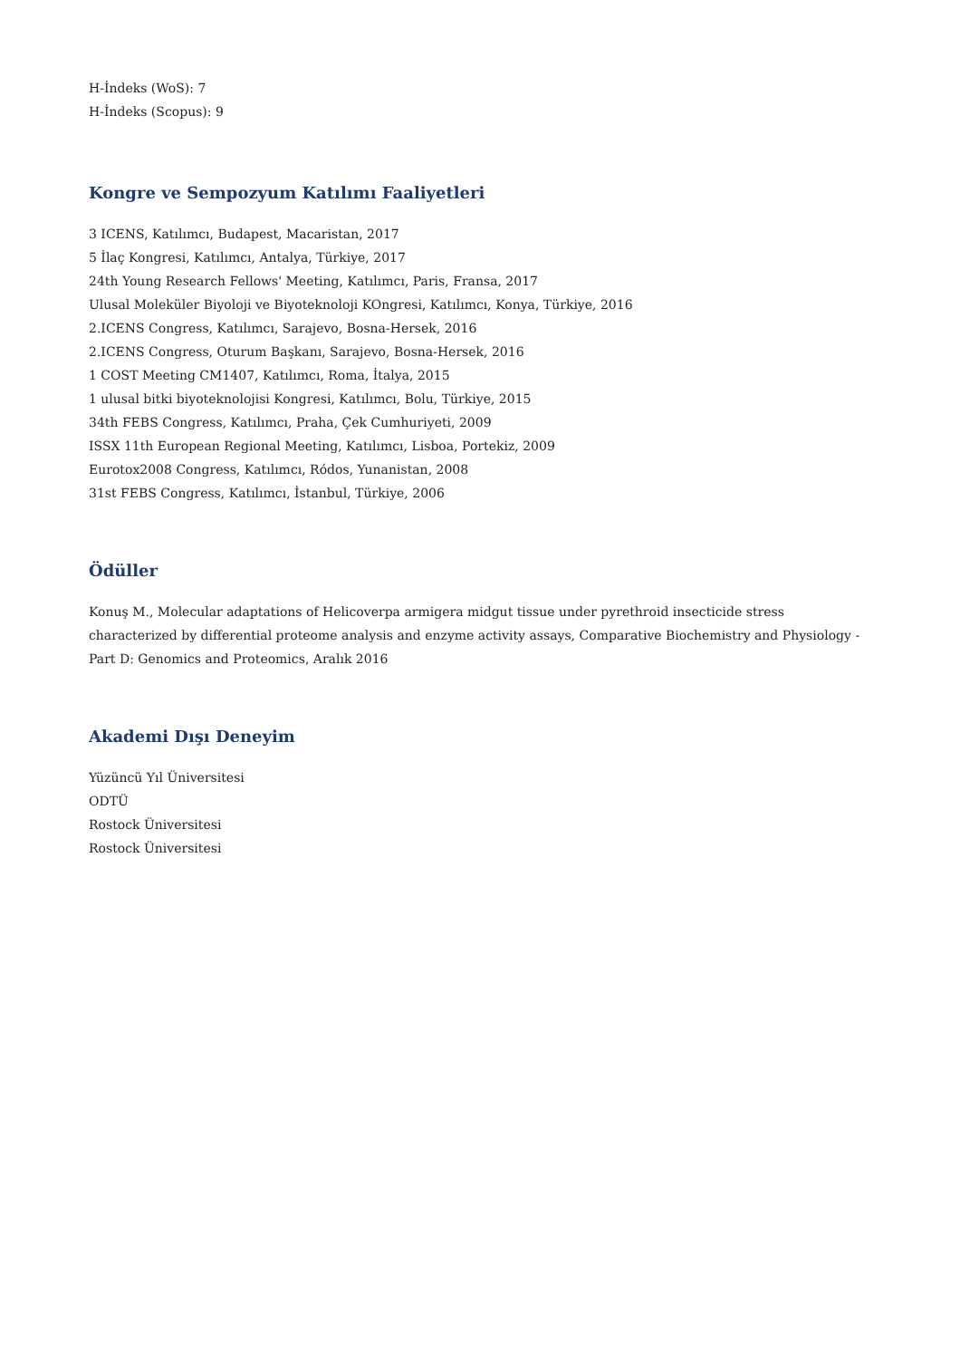H-İndeks (WoS): 7
H-İndeks (Scopus): 9
Kongre ve Sempozyum Katılımı Faaliyetleri
3 ICENS, Katılımcı, Budapest, Macaristan, 2017
5 İlaç Kongresi, Katılımcı, Antalya, Türkiye, 2017
24th Young Research Fellows' Meeting, Katılımcı, Paris, Fransa, 2017
Ulusal Moleküler Biyoloji ve Biyoteknoloji KOngresi, Katılımcı, Konya, Türkiye, 2016
2.ICENS Congress, Katılımcı, Sarajevo, Bosna-Hersek, 2016
2.ICENS Congress, Oturum Başkanı, Sarajevo, Bosna-Hersek, 2016
1 COST Meeting CM1407, Katılımcı, Roma, İtalya, 2015
1 ulusal bitki biyoteknolojisi Kongresi, Katılımcı, Bolu, Türkiye, 2015
34th FEBS Congress, Katılımcı, Praha, Çek Cumhuriyeti, 2009
ISSX 11th European Regional Meeting, Katılımcı, Lisboa, Portekiz, 2009
Eurotox2008 Congress, Katılımcı, Ródos, Yunanistan, 2008
31st FEBS Congress, Katılımcı, İstanbul, Türkiye, 2006
Ödüller
Konuş M., Molecular adaptations of Helicoverpa armigera midgut tissue under pyrethroid insecticide stress characterized by differential proteome analysis and enzyme activity assays, Comparative Biochemistry and Physiology - Part D: Genomics and Proteomics, Aralık 2016
Akademi Dışı Deneyim
Yüzüncü Yıl Üniversitesi
ODTÜ
Rostock Üniversitesi
Rostock Üniversitesi